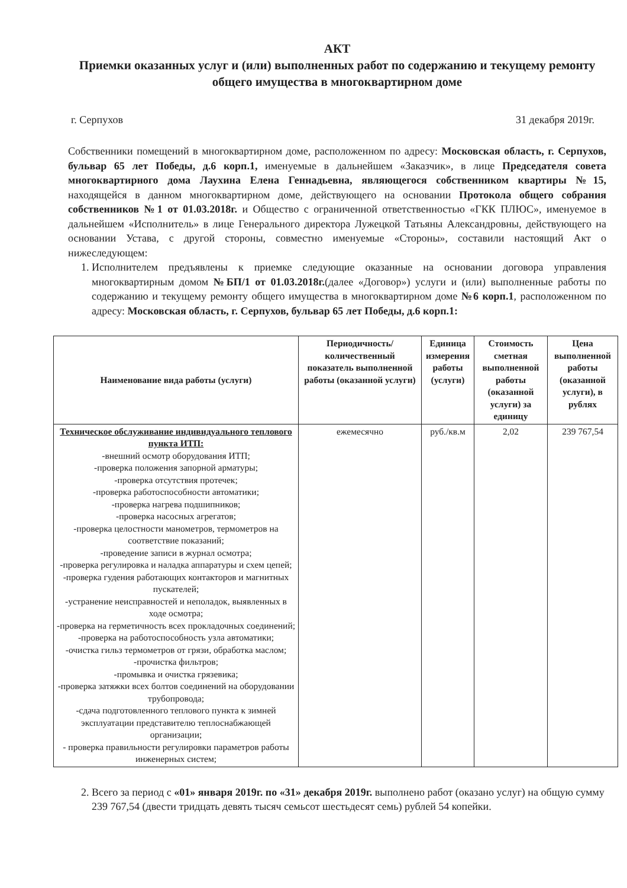АКТ
Приемки оказанных услуг и (или) выполненных работ по содержанию и текущему ремонту общего имущества в многоквартирном доме
г. Серпухов 31 декабря 2019г.
Собственники помещений в многоквартирном доме, расположенном по адресу: Московская область, г. Серпухов, бульвар 65 лет Победы, д.6 корп.1, именуемые в дальнейшем «Заказчик», в лице Председателя совета многоквартирного дома Лаухина Елена Геннадьевна, являющегося собственником квартиры №15, находящейся в данном многоквартирном доме, действующего на основании Протокола общего собрания собственников №1 от 01.03.2018г. и Общество с ограниченной ответственностью «ГКК ПЛЮС», именуемое в дальнейшем «Исполнитель» в лице Генерального директора Лужецкой Татьяны Александровны, действующего на основании Устава, с другой стороны, совместно именуемые «Стороны», составили настоящий Акт о нижеследующем:
1. Исполнителем предъявлены к приемке следующие оказанные на основании договора управления многоквартирным домом №БП/1 от 01.03.2018г.(далее «Договор») услуги и (или) выполненные работы по содержанию и текущему ремонту общего имущества в многоквартирном доме №6 корп.1, расположенном по адресу: Московская область, г. Серпухов, бульвар 65 лет Победы, д.6 корп.1:
| Наименование вида работы (услуги) | Периодичность/количественный показатель выполненной работы (оказанной услуги) | Единица измерения работы (услуги) | Стоимость сметная выполненной работы (оказанной услуги) за единицу | Цена выполненной работы (оказанной услуги), в рублях |
| --- | --- | --- | --- | --- |
| Техническое обслуживание индивидуального теплового пункта ИТП: -внешний осмотр оборудования ИТП; -проверка положения запорной арматуры; -проверка отсутствия протечек; -проверка работоспособности автоматики; -проверка нагрева подшипников; -проверка насосных агрегатов; -проверка целостности манометров, термометров на соответствие показаний; -проведение записи в журнал осмотра; -проверка регулировка и наладка аппаратуры и схем цепей; -проверка гудения работающих контакторов и магнитных пускателей; -устранение неисправностей и неполадок, выявленных в ходе осмотра; -проверка на герметичность всех прокладочных соединений; -проверка на работоспособность узла автоматики; -очистка гильз термометров от грязи, обработка маслом; -прочистка фильтров; -промывка и очистка грязевика; -проверка затяжки всех болтов соединений на оборудовании трубопровода; -сдача подготовленного теплового пункта к зимней эксплуатации представителю теплоснабжающей организации; - проверка правильности регулировки параметров работы инженерных систем; | ежемесячно | руб./кв.м | 2,02 | 239 767,54 |
2. Всего за период с «01» января 2019г. по «31» декабря 2019г. выполнено работ (оказано услуг) на общую сумму 239 767,54 (двести тридцать девять тысяч семьсот шестьдесят семь) рублей 54 копейки.